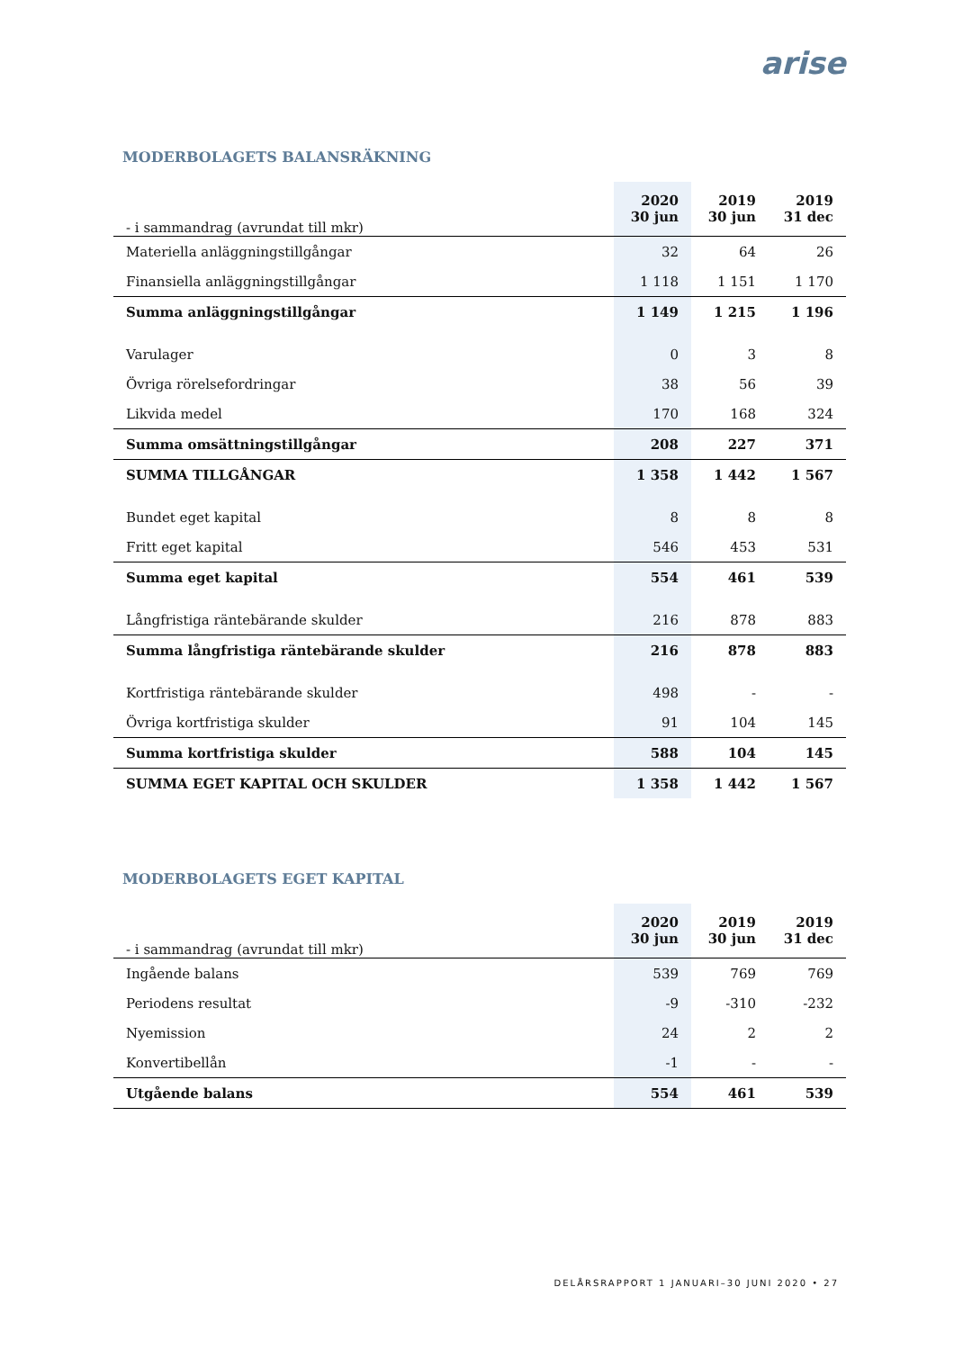arise
MODERBOLAGETS BALANSRÄKNING
| - i sammandrag (avrundat till mkr) | 2020 30 jun | 2019 30 jun | 2019 31 dec |
| --- | --- | --- | --- |
| Materiella anläggningstillgångar | 32 | 64 | 26 |
| Finansiella anläggningstillgångar | 1 118 | 1 151 | 1 170 |
| Summa anläggningstillgångar | 1 149 | 1 215 | 1 196 |
| Varulager | 0 | 3 | 8 |
| Övriga rörelsefordringar | 38 | 56 | 39 |
| Likvida medel | 170 | 168 | 324 |
| Summa omsättningstillgångar | 208 | 227 | 371 |
| SUMMA TILLGÅNGAR | 1 358 | 1 442 | 1 567 |
| Bundet eget kapital | 8 | 8 | 8 |
| Fritt eget kapital | 546 | 453 | 531 |
| Summa eget kapital | 554 | 461 | 539 |
| Långfristiga räntebärande skulder | 216 | 878 | 883 |
| Summa långfristiga räntebärande skulder | 216 | 878 | 883 |
| Kortfristiga räntebärande skulder | 498 | - | - |
| Övriga kortfristiga skulder | 91 | 104 | 145 |
| Summa kortfristiga skulder | 588 | 104 | 145 |
| SUMMA EGET KAPITAL OCH SKULDER | 1 358 | 1 442 | 1 567 |
MODERBOLAGETS EGET KAPITAL
| - i sammandrag (avrundat till mkr) | 2020 30 jun | 2019 30 jun | 2019 31 dec |
| --- | --- | --- | --- |
| Ingående balans | 539 | 769 | 769 |
| Periodens resultat | -9 | -310 | -232 |
| Nyemission | 24 | 2 | 2 |
| Konvertibellån | -1 | - | - |
| Utgående balans | 554 | 461 | 539 |
DELÅRSRAPPORT 1 JANUARI–30 JUNI 2020 • 27